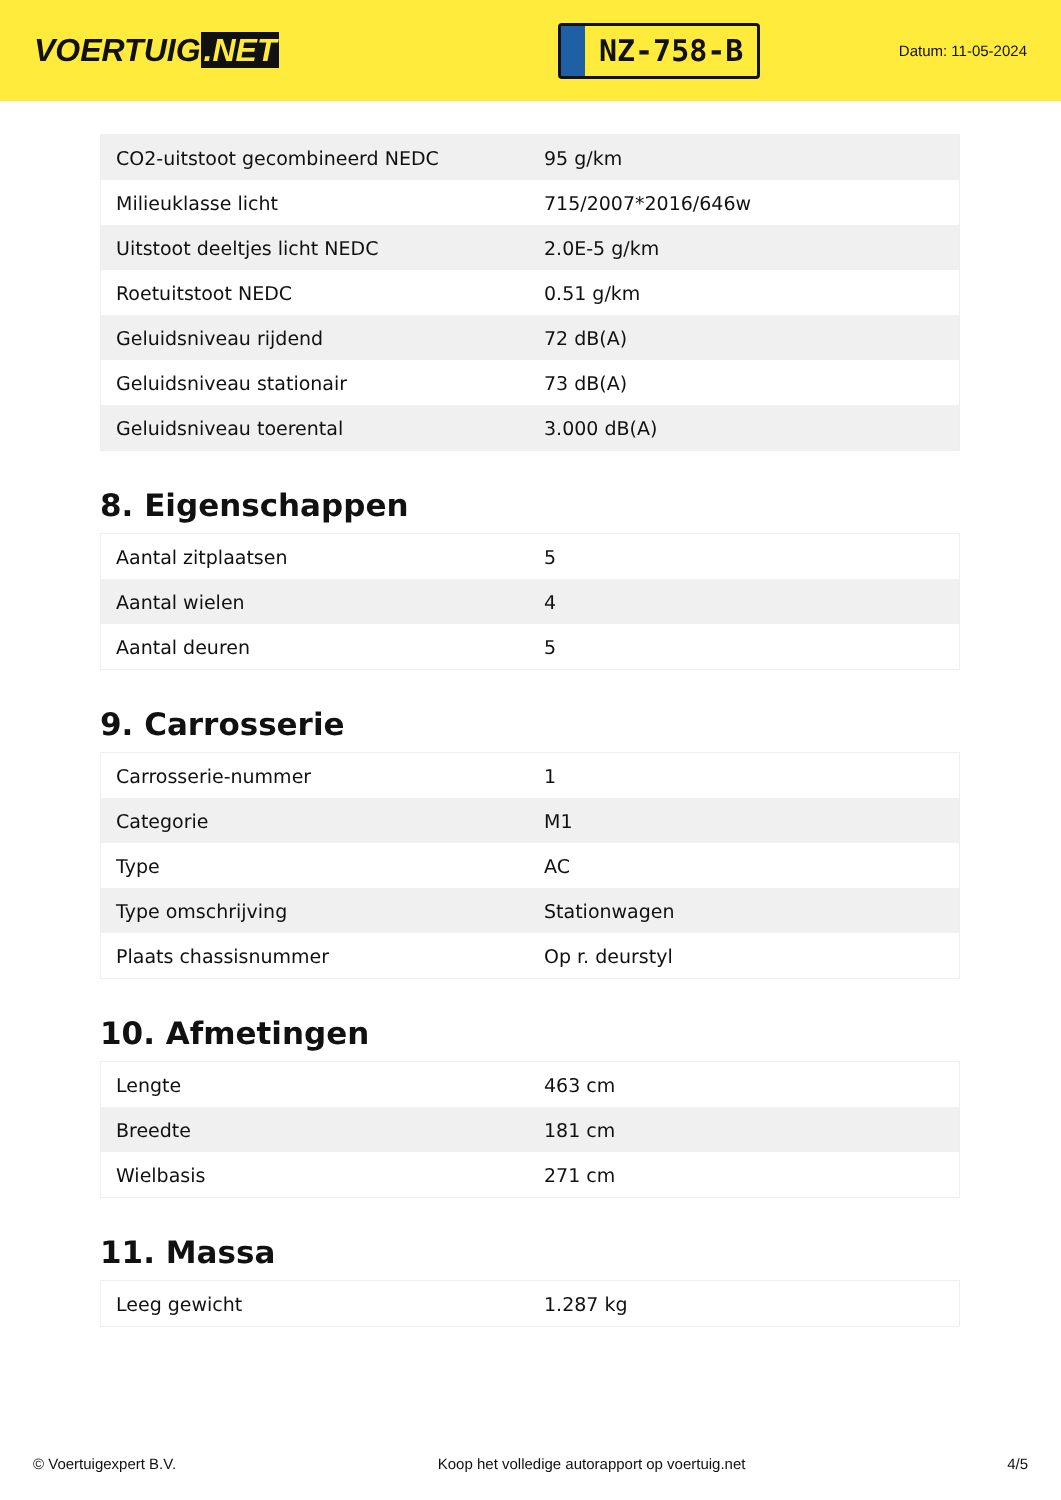VOERTUIG.NET
NZ-758-B
Datum: 11-05-2024
| CO2-uitstoot gecombineerd NEDC | 95 g/km |
| Milieuklasse licht | 715/2007*2016/646w |
| Uitstoot deeltjes licht NEDC | 2.0E-5 g/km |
| Roetuitstoot NEDC | 0.51 g/km |
| Geluidsniveau rijdend | 72 dB(A) |
| Geluidsniveau stationair | 73 dB(A) |
| Geluidsniveau toerental | 3.000 dB(A) |
8. Eigenschappen
| Aantal zitplaatsen | 5 |
| Aantal wielen | 4 |
| Aantal deuren | 5 |
9. Carrosserie
| Carrosserie-nummer | 1 |
| Categorie | M1 |
| Type | AC |
| Type omschrijving | Stationwagen |
| Plaats chassisnummer | Op r. deurstyl |
10. Afmetingen
| Lengte | 463 cm |
| Breedte | 181 cm |
| Wielbasis | 271 cm |
11. Massa
| Leeg gewicht | 1.287 kg |
© Voertuigexpert B.V. Koop het volledige autorapport op voertuig.net 4/5